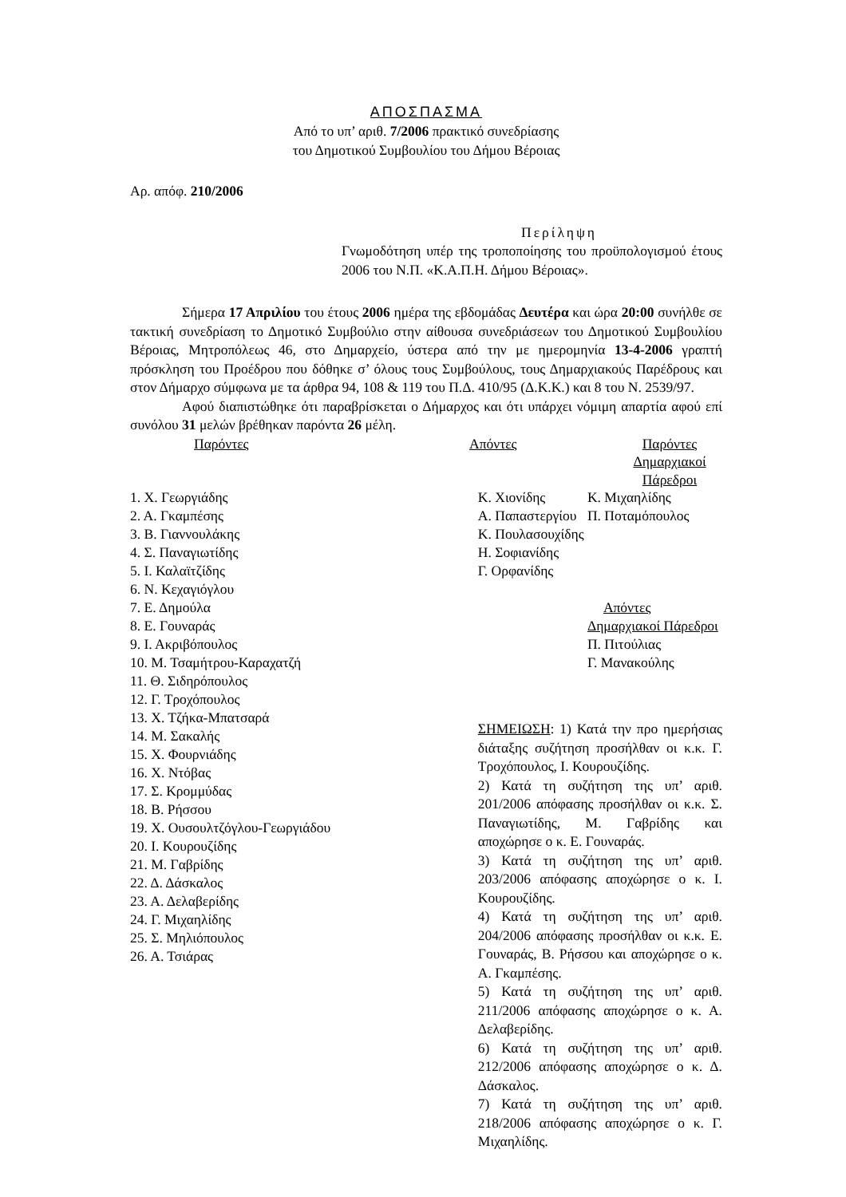ΑΠΟΣΠΑΣΜΑ
Από το υπ’ αριθ. 7/2006 πρακτικό συνεδρίασης
του Δημοτικού Συμβουλίου του Δήμου Βέροιας
Αρ. απόφ. 210/2006
Περίληψη
Γνωμοδότηση υπέρ της τροποποίησης του προϋπολογισμού έτους 2006 του Ν.Π. «Κ.Α.Π.Η. Δήμου Βέροιας».
Σήμερα 17 Απριλίου του έτους 2006 ημέρα της εβδομάδας Δευτέρα και ώρα 20:00 συνήλθε σε τακτική συνεδρίαση το Δημοτικό Συμβούλιο στην αίθουσα συνεδριάσεων του Δημοτικού Συμβουλίου Βέροιας, Μητροπόλεως 46, στο Δημαρχείο, ύστερα από την με ημερομηνία 13-4-2006 γραπτή πρόσκληση του Προέδρου που δόθηκε σ’ όλους τους Συμβούλους, τους Δημαρχιακούς Παρέδρους και στον Δήμαρχο σύμφωνα με τα άρθρα 94, 108 & 119 του Π.Δ. 410/95 (Δ.Κ.Κ.) και 8 του Ν. 2539/97.
Αφού διαπιστώθηκε ότι παραβρίσκεται ο Δήμαρχος και ότι υπάρχει νόμιμη απαρτία αφού επί συνόλου 31 μελών βρέθηκαν παρόντα 26 μέλη.
| Παρόντες | Απόντες | Παρόντες Δημαρχιακοί Πάρεδροι |
1. Χ. Γεωργιάδης
2. Α. Γκαμπέσης
3. Β. Γιαννουλάκης
4. Σ. Παναγιωτίδης
5. Ι. Καλαϊτζίδης
6. Ν. Κεχαγιόγλου
7. Ε. Δημούλα
8. Ε. Γουναράς
9. Ι. Ακριβόπουλος
10. Μ. Τσαμήτρου-Καραχατζή
11. Θ. Σιδηρόπουλος
12. Γ. Τροχόπουλος
13. Χ. Τζήκα-Μπατσαρά
14. Μ. Σακαλής
15. Χ. Φουρνιάδης
16. Χ. Ντόβας
17. Σ. Κρομμύδας
18. Β. Ρήσσου
19. Χ. Ουσουλτζόγλου-Γεωργιάδου
20. Ι. Κουρουζίδης
21. Μ. Γαβρίδης
22. Δ. Δάσκαλος
23. Α. Δελαβερίδης
24. Γ. Μιχαηλίδης
25. Σ. Μηλιόπουλος
26. Α. Τσιάρας
Κ. Χιονίδης
Α. Παπαστεργίου
Κ. Πουλασουχίδης
Η. Σοφιανίδης
Γ. Ορφανίδης
Κ. Μιχαηλίδης
Π. Ποταμόπουλος
Απόντες Δημαρχιακοί Πάρεδροι
Π. Πιτούλιας
Γ. Μανακούλης
ΣΗΜΕΙΩΣΗ: 1) Κατά την προ ημερήσιας διάταξης συζήτηση προσήλθαν οι κ.κ. Γ. Τροχόπουλος, Ι. Κουρουζίδης.
2) Κατά τη συζήτηση της υπ’ αριθ. 201/2006 απόφασης προσήλθαν οι κ.κ. Σ. Παναγιωτίδης, Μ. Γαβρίδης και αποχώρησε ο κ. Ε. Γουναράς.
3) Κατά τη συζήτηση της υπ’ αριθ. 203/2006 απόφασης αποχώρησε ο κ. Ι. Κουρουζίδης.
4) Κατά τη συζήτηση της υπ’ αριθ. 204/2006 απόφασης προσήλθαν οι κ.κ. Ε. Γουναράς, Β. Ρήσσου και αποχώρησε ο κ. Α. Γκαμπέσης.
5) Κατά τη συζήτηση της υπ’ αριθ. 211/2006 απόφασης αποχώρησε ο κ. Α. Δελαβερίδης.
6) Κατά τη συζήτηση της υπ’ αριθ. 212/2006 απόφασης αποχώρησε ο κ. Δ. Δάσκαλος.
7) Κατά τη συζήτηση της υπ’ αριθ. 218/2006 απόφασης αποχώρησε ο κ. Γ. Μιχαηλίδης.